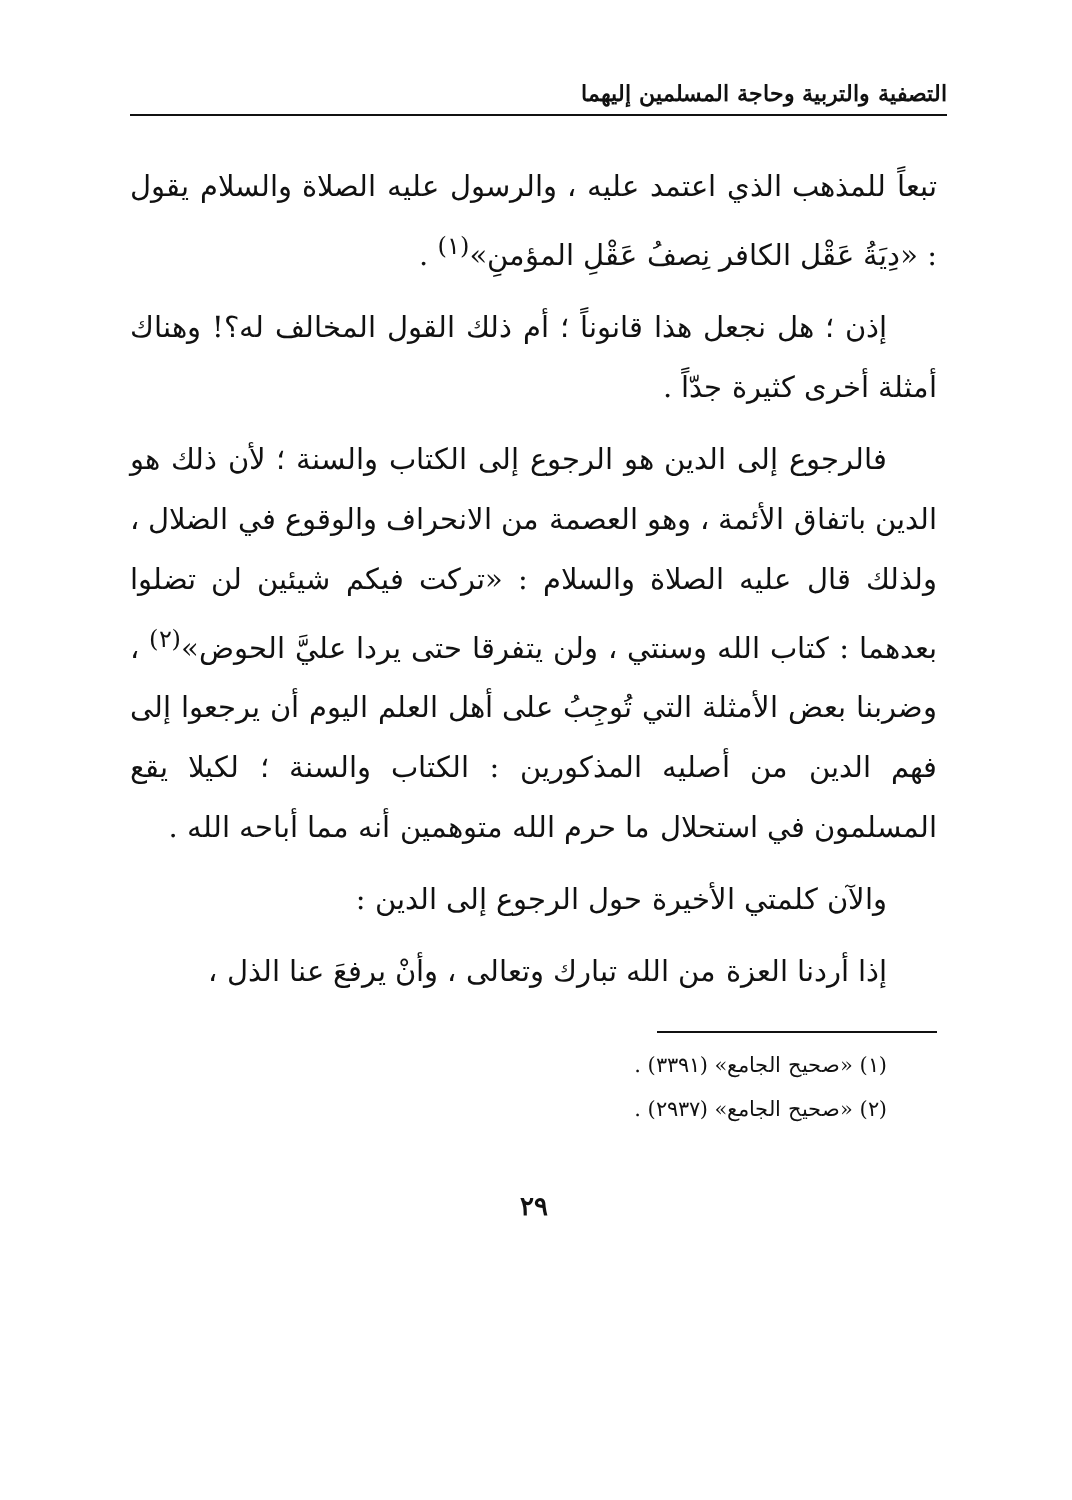التصفية والتربية وحاجة المسلمين إليهما
تبعاً للمذهب الذي اعتمد عليه ، والرسول عليه الصلاة والسلام يقول : «دِيَةُ عَقْل الكافر نِصفُ عَقْلِ المؤمنِ»<sup>(١)</sup> .
إذن ؛ هل نجعل هذا قانوناً ؛ أم ذلك القول المخالف له؟! وهناك أمثلة أخرى كثيرة جدّاً .
فالرجوع إلى الدين هو الرجوع إلى الكتاب والسنة ؛ لأن ذلك هو الدين باتفاق الأئمة ، وهو العصمة من الانحراف والوقوع في الضلال ، ولذلك قال عليه الصلاة والسلام : «تركت فيكم شيئين لن تضلوا بعدهما : كتاب الله وسنتي ، ولن يتفرقا حتى يردا عليَّ الحوض»<sup>(٢)</sup> ، وضربنا بعض الأمثلة التي تُوجِبُ على أهل العلم اليوم أن يرجعوا إلى فهم الدين من أصليه المذكورين : الكتاب والسنة ؛ لكيلا يقع المسلمون في استحلال ما حرم الله متوهمين أنه مما أباحه الله .
والآن كلمتي الأخيرة حول الرجوع إلى الدين :
إذا أردنا العزة من الله تبارك وتعالى ، وأنْ يرفعَ عنا الذل ،
(١) «صحيح الجامع» (٣٣٩١) .
(٢) «صحيح الجامع» (٢٩٣٧) .
٢٩